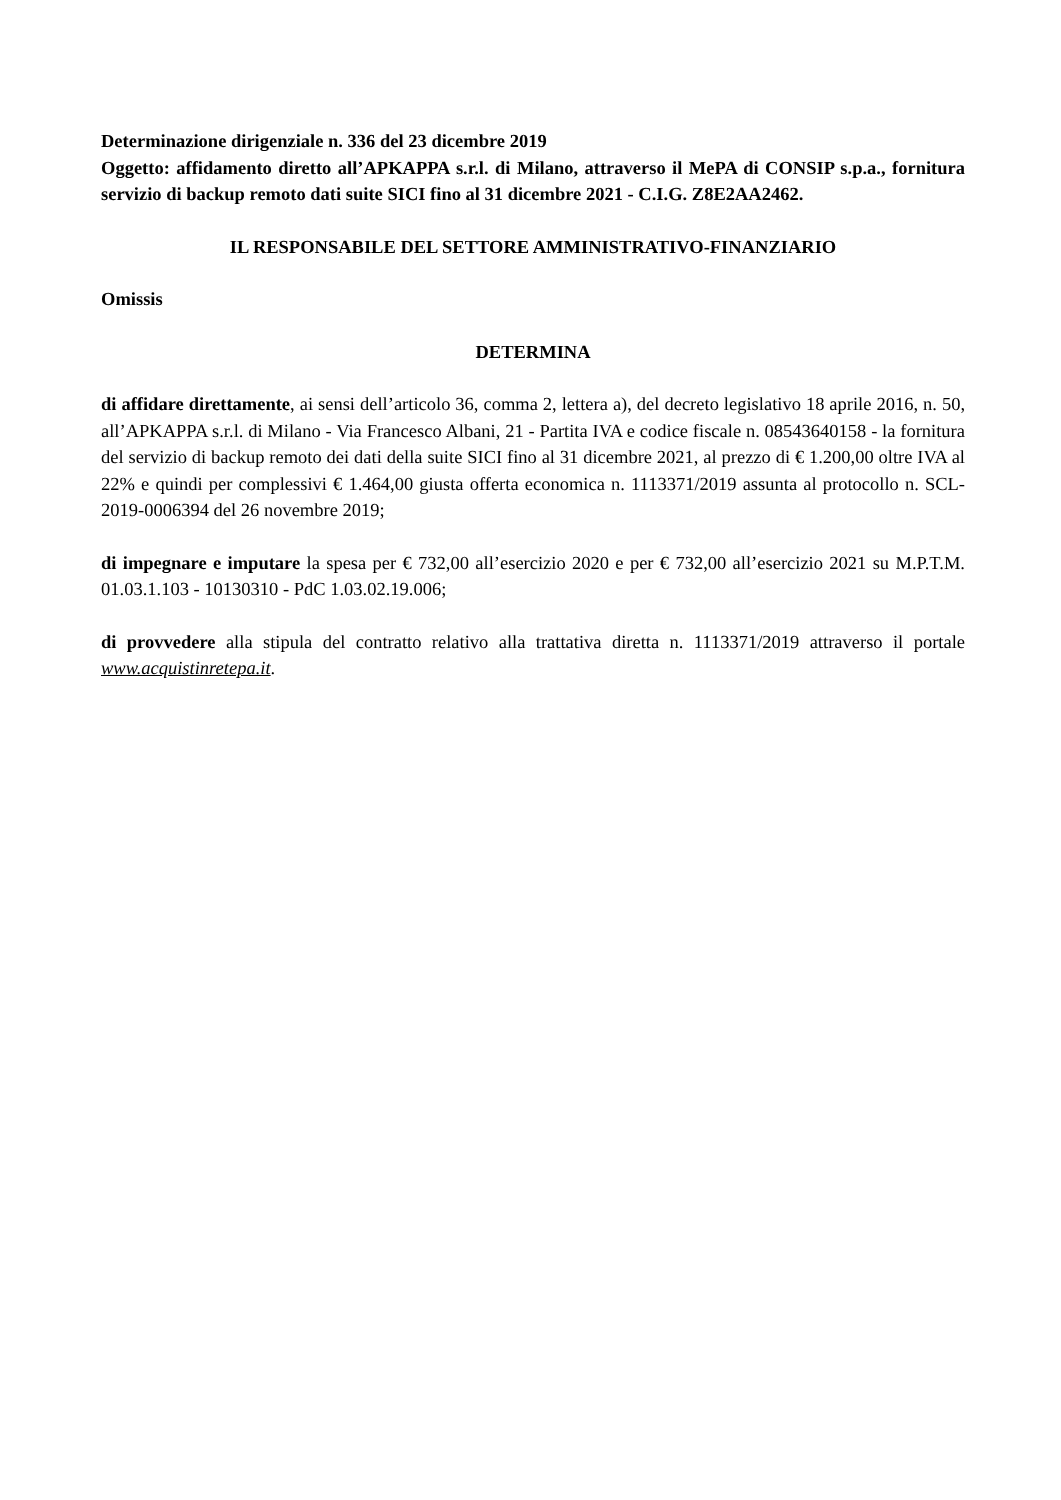Determinazione dirigenziale n. 336 del 23 dicembre 2019
Oggetto: affidamento diretto all’APKAPPA s.r.l. di Milano, attraverso il MePA di CONSIP s.p.a., fornitura servizio di backup remoto dati suite SICI fino al 31 dicembre 2021 - C.I.G. Z8E2AA2462.
IL RESPONSABILE DEL SETTORE AMMINISTRATIVO-FINANZIARIO
Omissis
DETERMINA
di affidare direttamente, ai sensi dell’articolo 36, comma 2, lettera a), del decreto legislativo 18 aprile 2016, n. 50, all’APKAPPA s.r.l. di Milano - Via Francesco Albani, 21 - Partita IVA e codice fiscale n. 08543640158 - la fornitura del servizio di backup remoto dei dati della suite SICI fino al 31 dicembre 2021, al prezzo di € 1.200,00 oltre IVA al 22% e quindi per complessivi € 1.464,00 giusta offerta economica n. 1113371/2019 assunta al protocollo n. SCL-2019-0006394 del 26 novembre 2019;
di impegnare e imputare la spesa per € 732,00 all’esercizio 2020 e per € 732,00 all’esercizio 2021 su M.P.T.M. 01.03.1.103 - 10130310 - PdC 1.03.02.19.006;
di provvedere alla stipula del contratto relativo alla trattativa diretta n. 1113371/2019 attraverso il portale www.acquistinretepa.it.